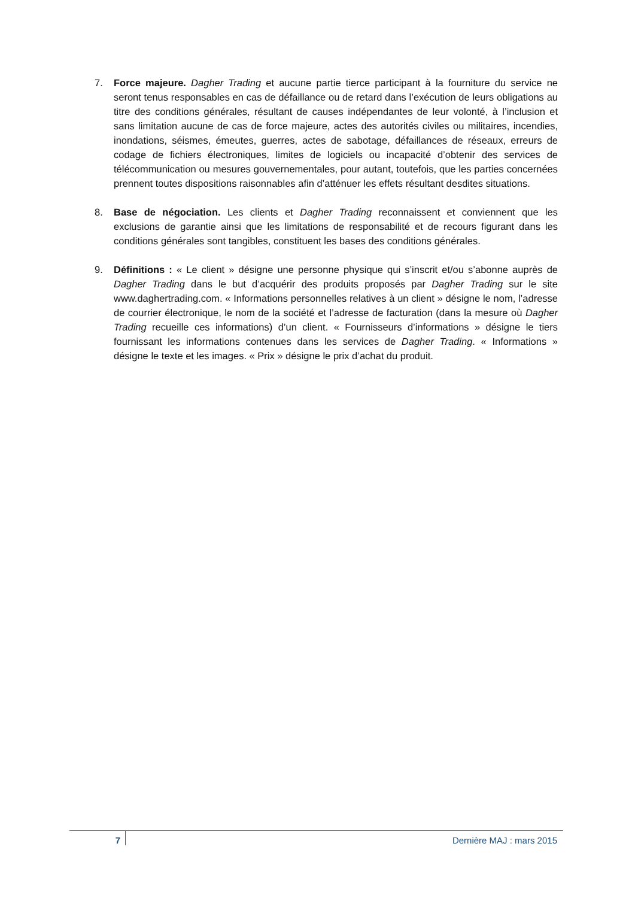7. Force majeure. Dagher Trading et aucune partie tierce participant à la fourniture du service ne seront tenus responsables en cas de défaillance ou de retard dans l’exécution de leurs obligations au titre des conditions générales, résultant de causes indépendantes de leur volonté, à l’inclusion et sans limitation aucune de cas de force majeure, actes des autorités civiles ou militaires, incendies, inondations, séismes, émeutes, guerres, actes de sabotage, défaillances de réseaux, erreurs de codage de fichiers électroniques, limites de logiciels ou incapacité d’obtenir des services de télécommunication ou mesures gouvernementales, pour autant, toutefois, que les parties concernées prennent toutes dispositions raisonnables afin d’atténuer les effets résultant desdites situations.
8. Base de négociation. Les clients et Dagher Trading reconnaissent et conviennent que les exclusions de garantie ainsi que les limitations de responsabilité et de recours figurant dans les conditions générales sont tangibles, constituent les bases des conditions générales.
9. Définitions : « Le client » désigne une personne physique qui s’inscrit et/ou s’abonne auprès de Dagher Trading dans le but d’acquérir des produits proposés par Dagher Trading sur le site www.daghertrading.com. « Informations personnelles relatives à un client » désigne le nom, l’adresse de courrier électronique, le nom de la société et l’adresse de facturation (dans la mesure où Dagher Trading recueille ces informations) d’un client. « Fournisseurs d’informations » désigne le tiers fournissant les informations contenues dans les services de Dagher Trading. « Informations » désigne le texte et les images. « Prix » désigne le prix d’achat du produit.
7
Dernière MAJ : mars 2015